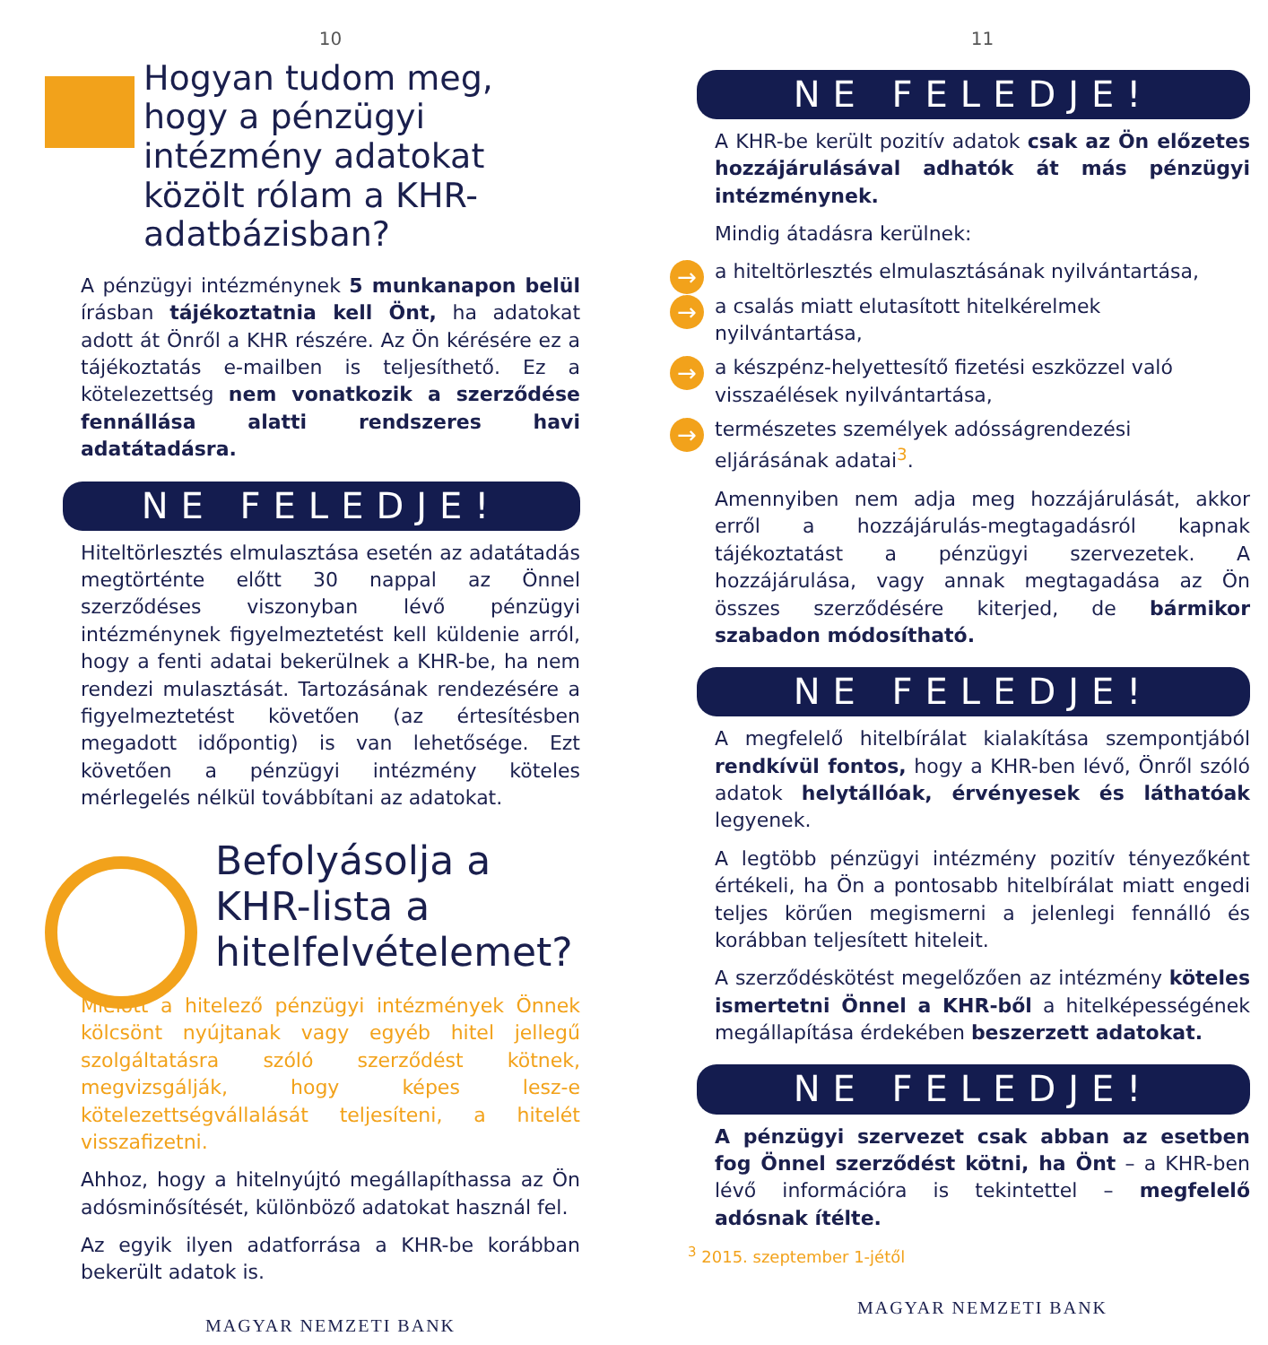10
Hogyan tudom meg, hogy a pénzügyi intézmény adatokat közölt rólam a KHR-adatbázisban?
A pénzügyi intézménynek 5 munkanapon belül írásban tájékoztatnia kell Önt, ha adatokat adott át Önről a KHR részére. Az Ön kérésére ez a tájékoztatás e-mailben is teljesíthető. Ez a kötelezettség nem vonatkozik a szerződése fennállása alatti rendszeres havi adatátadásra.
NE FELEDJE!
Hiteltörlesztés elmulasztása esetén az adatátadás megtörténte előtt 30 nappal az Önnel szerződéses viszonyban lévő pénzügyi intézménynek figyelmeztetést kell küldenie arról, hogy a fenti adatai bekerülnek a KHR-be, ha nem rendezi mulasztását. Tartozásának rendezésére a figyelmeztetést követően (az értesítésben megadott időpontig) is van lehetősége. Ezt követően a pénzügyi intézmény köteles mérlegelés nélkül továbbítani az adatokat.
Befolyásolja a KHR-lista a hitelfelvételemet?
Mielőtt a hitelező pénzügyi intézmények Önnek kölcsönt nyújtanak vagy egyéb hitel jellegű szolgáltatásra szóló szerződést kötnek, megvizsgálják, hogy képes lesz-e kötelezettségvállalását teljesíteni, a hitelét visszafizetni.
Ahhoz, hogy a hitelnyújtó megállapíthassa az Ön adósminősítését, különböző adatokat használ fel.
Az egyik ilyen adatforrása a KHR-be korábban bekerült adatok is.
MAGYAR NEMZETI BANK
11
NE FELEDJE!
A KHR-be került pozitív adatok csak az Ön előzetes hozzájárulásával adhatók át más pénzügyi intézménynek.
Mindig átadásra kerülnek:
→ a hiteltörlesztés elmulasztásának nyilvántartása,
→ a csalás miatt elutasított hitelkérelmek nyilvántartása,
→ a készpénz-helyettesítő fizetési eszközzel való visszaélések nyilvántartása,
→ természetes személyek adósságrendezési eljárásának adatai<sup>3</sup>.
Amennyiben nem adja meg hozzájárulását, akkor erről a hozzájárulás-megtagadásról kapnak tájékoztatást a pénzügyi szervezetek. A hozzájárulása, vagy annak megtagadása az Ön összes szerződésére kiterjed, de bármikor szabadon módosítható.
NE FELEDJE!
A megfelelő hitelbírálat kialakítása szempontjából rendkívül fontos, hogy a KHR-ben lévő, Önről szóló adatok helytállóak, érvényesek és láthatóak legyenek.
A legtöbb pénzügyi intézmény pozitív tényezőként értékeli, ha Ön a pontosabb hitelbírálat miatt engedi teljes körűen megismerni a jelenlegi fennálló és korábban teljesített hiteleit.
A szerződéskötést megelőzően az intézmény köteles ismertetni Önnel a KHR-ből a hitelképességének megállapítása érdekében beszerzett adatokat.
NE FELEDJE!
A pénzügyi szervezet csak abban az esetben fog Önnel szerződést kötni, ha Önt – a KHR-ben lévő információra is tekintettel – megfelelő adósnak ítélte.
<sup>3</sup> 2015. szeptember 1-jétől
MAGYAR NEMZETI BANK